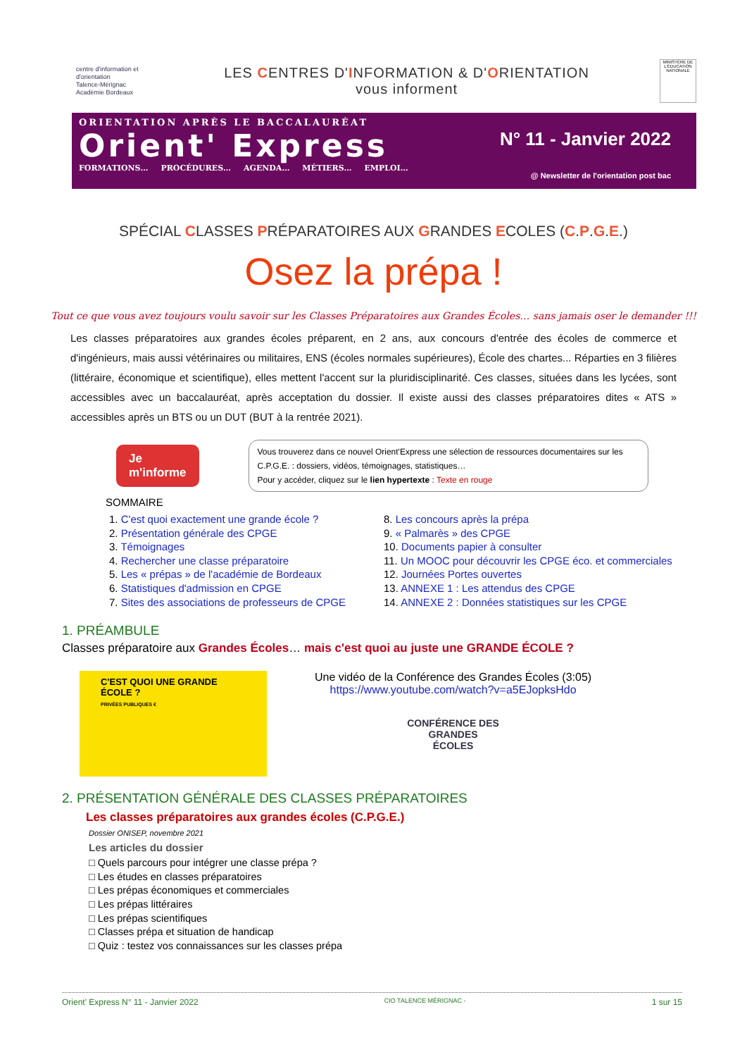centre d'information et d'orientation
Talence-Mérignac
Académie Bordeaux
LES CENTRES D'INFORMATION & D'ORIENTATION
vous informent
MINISTÈRE DE L'ÉDUCATION NATIONALE
ORIENTATION APRÈS LE BACCALAURÉAT
Orient' Express
FORMATIONS… PROCÉDURES… AGENDA… MÉTIERS… EMPLOI…
N° 11 - Janvier 2022
@ Newsletter de l'orientation post bac
SPÉCIAL CLASSES PRÉPARATOIRES AUX GRANDES ECOLES (C.P.G.E.)
Osez la prépa !
Tout ce que vous avez toujours voulu savoir sur les Classes Préparatoires aux Grandes Écoles… sans jamais oser le demander !!!
Les classes préparatoires aux grandes écoles préparent, en 2 ans, aux concours d'entrée des écoles de commerce et d'ingénieurs, mais aussi vétérinaires ou militaires, ENS (écoles normales supérieures), École des chartes... Réparties en 3 filières (littéraire, économique et scientifique), elles mettent l'accent sur la pluridisciplinarité. Ces classes, situées dans les lycées, sont accessibles avec un baccalauréat, après acceptation du dossier. Il existe aussi des classes préparatoires dites « ATS » accessibles après un BTS ou un DUT (BUT à la rentrée 2021).
Je m'informe
Vous trouverez dans ce nouvel Orient'Express une sélection de ressources documentaires sur les C.P.G.E. : dossiers, vidéos, témoignages, statistiques…
Pour y accéder, cliquez sur le lien hypertexte : Texte en rouge
SOMMAIRE
1. C'est quoi exactement une grande école ?
2. Présentation générale des CPGE
3. Témoignages
4. Rechercher une classe préparatoire
5. Les « prépas » de l'académie de Bordeaux
6. Statistiques d'admission en CPGE
7. Sites des associations de professeurs de CPGE
8. Les concours après la prépa
9. « Palmarès » des CPGE
10. Documents papier à consulter
11. Un MOOC pour découvrir les CPGE éco. et commerciales
12. Journées Portes ouvertes
13. ANNEXE 1 : Les attendus des CPGE
14. ANNEXE 2 : Données statistiques sur les CPGE
1. PRÉAMBULE
Classes préparatoire aux Grandes Écoles… mais c'est quoi au juste une GRANDE ÉCOLE ?
C'EST QUOI UNE GRANDE ÉCOLE ?
PRIVÉES PUBLIQUES €
Une vidéo de la Conférence des Grandes Écoles (3:05)
https://www.youtube.com/watch?v=a5EJopksHdo
CONFÉRENCE DES
GRANDES
ÉCOLES
2. PRÉSENTATION GÉNÉRALE DES CLASSES PRÉPARATOIRES
Les classes préparatoires aux grandes écoles (C.P.G.E.)
Dossier ONISEP, novembre 2021
Les articles du dossier
□ Quels parcours pour intégrer une classe prépa ?
□ Les études en classes préparatoires
□ Les prépas économiques et commerciales
□ Les prépas littéraires
□ Les prépas scientifiques
□ Classes prépa et situation de handicap
□ Quiz : testez vos connaissances sur les classes prépa
Orient' Express N° 11 - Janvier 2022 CIO TALENCE MÉRIGNAC - 1 sur 15